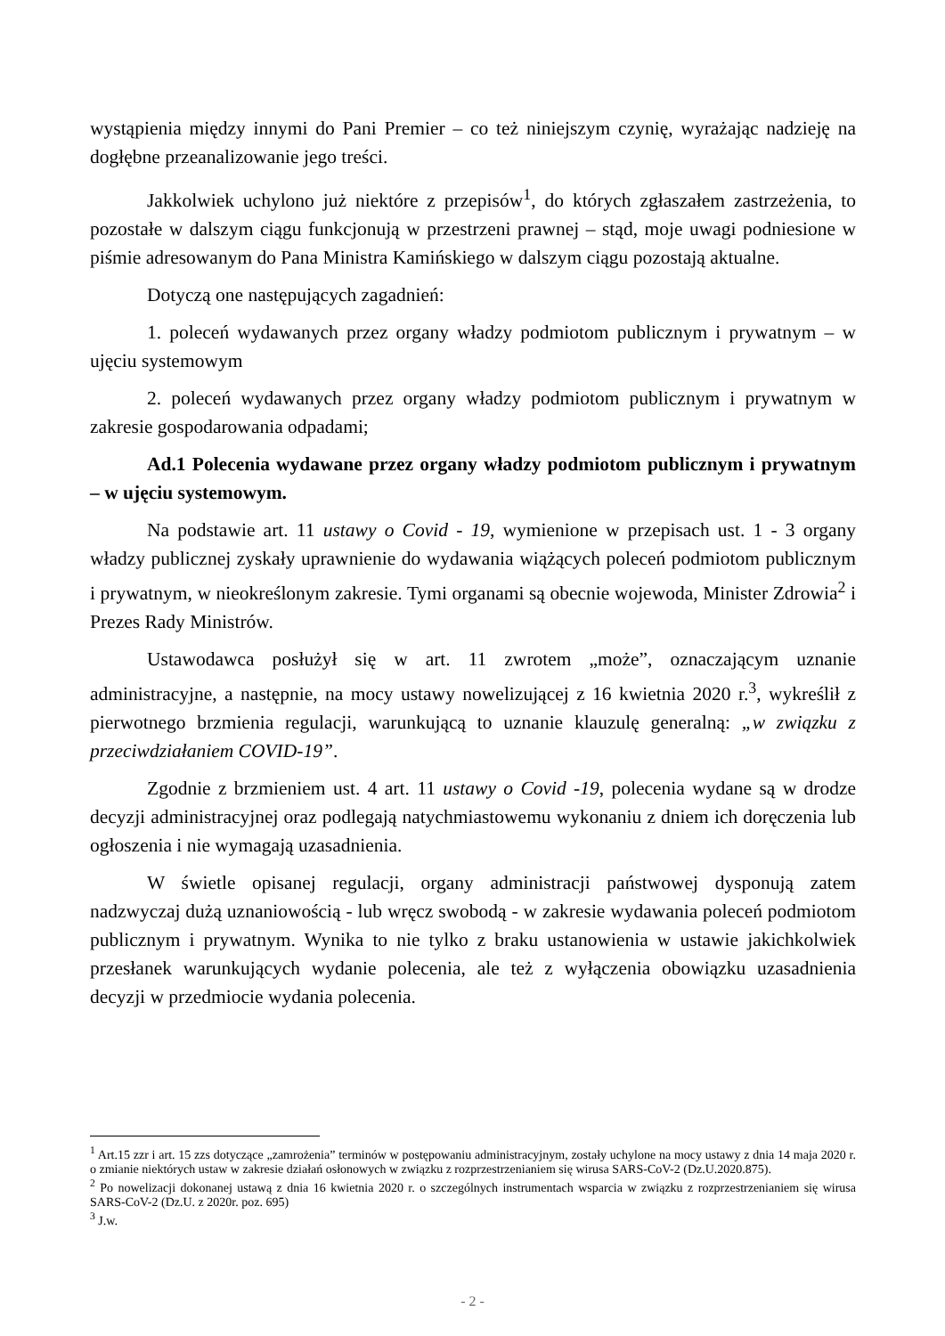wystąpienia między innymi do Pani Premier – co też niniejszym czynię, wyrażając nadzieję na dogłębne przeanalizowanie jego treści.
Jakkolwiek uchylono już niektóre z przepisów<sup>1</sup>, do których zgłaszałem zastrzeżenia, to pozostałe w dalszym ciągu funkcjonują w przestrzeni prawnej – stąd, moje uwagi podniesione w piśmie adresowanym do Pana Ministra Kamińskiego w dalszym ciągu pozostają aktualne.
Dotyczą one następujących zagadnień:
1. poleceń wydawanych przez organy władzy podmiotom publicznym i prywatnym – w ujęciu systemowym
2. poleceń wydawanych przez organy władzy podmiotom publicznym i prywatnym w zakresie gospodarowania odpadami;
Ad.1 Polecenia wydawane przez organy władzy podmiotom publicznym i prywatnym – w ujęciu systemowym.
Na podstawie art. 11 ustawy o Covid - 19, wymienione w przepisach ust. 1 - 3 organy władzy publicznej zyskały uprawnienie do wydawania wiążących poleceń podmiotom publicznym i prywatnym, w nieokreślonym zakresie. Tymi organami są obecnie wojewoda, Minister Zdrowia<sup>2</sup> i Prezes Rady Ministrów.
Ustawodawca posłużył się w art. 11 zwrotem „może”, oznaczającym uznanie administracyjne, a następnie, na mocy ustawy nowelizującej z 16 kwietnia 2020 r.<sup>3</sup>, wykreślił z pierwotnego brzmienia regulacji, warunkującą to uznanie klauzulę generalną: „w związku z przeciwdziałaniem COVID-19”.
Zgodnie z brzmieniem ust. 4 art. 11 ustawy o Covid -19, polecenia wydane są w drodze decyzji administracyjnej oraz podlegają natychmiastowemu wykonaniu z dniem ich doręczenia lub ogłoszenia i nie wymagają uzasadnienia.
W świetle opisanej regulacji, organy administracji państwowej dysponują zatem nadzwyczaj dużą uznaniowością - lub wręcz swobodą - w zakresie wydawania poleceń podmiotom publicznym i prywatnym. Wynika to nie tylko z braku ustanowienia w ustawie jakichkolwiek przesłanek warunkujących wydanie polecenia, ale też z wyłączenia obowiązku uzasadnienia decyzji w przedmiocie wydania polecenia.
<sup>1</sup> Art.15 zzr i art. 15 zzs dotyczące „zamrożenia” terminów w postępowaniu administracyjnym, zostały uchylone na mocy ustawy z dnia 14 maja 2020 r. o zmianie niektórych ustaw w zakresie działań osłonowych w związku z rozprzestrzenianiem się wirusa SARS-CoV-2 (Dz.U.2020.875).
<sup>2</sup> Po nowelizacji dokonanej ustawą z dnia 16 kwietnia 2020 r. o szczególnych instrumentach wsparcia w związku z rozprzestrzenianiem się wirusa SARS-CoV-2 (Dz.U. z 2020r. poz. 695)
<sup>3</sup> J.w.
- 2 -